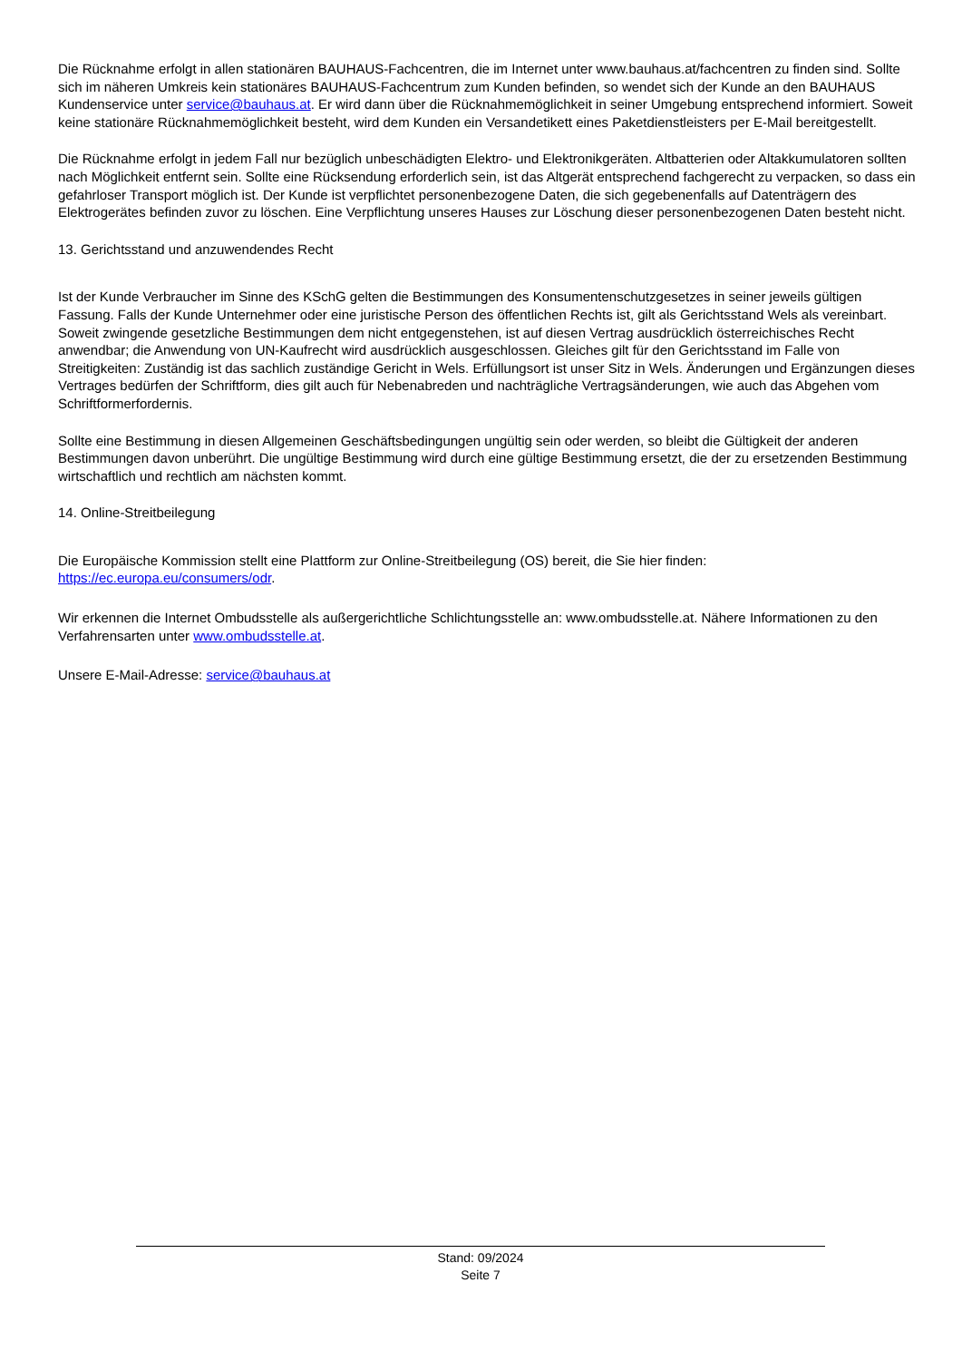Die Rücknahme erfolgt in allen stationären BAUHAUS-Fachcentren, die im Internet unter www.bauhaus.at/fachcentren zu finden sind. Sollte sich im näheren Umkreis kein stationäres BAUHAUS-Fachcentrum zum Kunden befinden, so wendet sich der Kunde an den BAUHAUS Kundenservice unter service@bauhaus.at. Er wird dann über die Rücknahmemöglichkeit in seiner Umgebung entsprechend informiert. Soweit keine stationäre Rücknahmemöglichkeit besteht, wird dem Kunden ein Versandetikett eines Paketdienstleisters per E-Mail bereitgestellt.
Die Rücknahme erfolgt in jedem Fall nur bezüglich unbeschädigten Elektro- und Elektronikgeräten. Altbatterien oder Altakkumulatoren sollten nach Möglichkeit entfernt sein. Sollte eine Rücksendung erforderlich sein, ist das Altgerät entsprechend fachgerecht zu verpacken, so dass ein gefahrloser Transport möglich ist. Der Kunde ist verpflichtet personenbezogene Daten, die sich gegebenenfalls auf Datenträgern des Elektrogerätes befinden zuvor zu löschen. Eine Verpflichtung unseres Hauses zur Löschung dieser personenbezogenen Daten besteht nicht.
13. Gerichtsstand und anzuwendendes Recht
Ist der Kunde Verbraucher im Sinne des KSchG gelten die Bestimmungen des Konsumentenschutzgesetzes in seiner jeweils gültigen Fassung. Falls der Kunde Unternehmer oder eine juristische Person des öffentlichen Rechts ist, gilt als Gerichtsstand Wels als vereinbart. Soweit zwingende gesetzliche Bestimmungen dem nicht entgegenstehen, ist auf diesen Vertrag ausdrücklich österreichisches Recht anwendbar; die Anwendung von UN-Kaufrecht wird ausdrücklich ausgeschlossen. Gleiches gilt für den Gerichtsstand im Falle von Streitigkeiten: Zuständig ist das sachlich zuständige Gericht in Wels. Erfüllungsort ist unser Sitz in Wels. Änderungen und Ergänzungen dieses Vertrages bedürfen der Schriftform, dies gilt auch für Nebenabreden und nachträgliche Vertragsänderungen, wie auch das Abgehen vom Schriftformerfordernis.
Sollte eine Bestimmung in diesen Allgemeinen Geschäftsbedingungen ungültig sein oder werden, so bleibt die Gültigkeit der anderen Bestimmungen davon unberührt. Die ungültige Bestimmung wird durch eine gültige Bestimmung ersetzt, die der zu ersetzenden Bestimmung wirtschaftlich und rechtlich am nächsten kommt.
14. Online-Streitbeilegung
Die Europäische Kommission stellt eine Plattform zur Online-Streitbeilegung (OS) bereit, die Sie hier finden:
https://ec.europa.eu/consumers/odr.
Wir erkennen die Internet Ombudsstelle als außergerichtliche Schlichtungsstelle an: www.ombudsstelle.at. Nähere Informationen zu den Verfahrensarten unter www.ombudsstelle.at.
Unsere E-Mail-Adresse: service@bauhaus.at
Stand: 09/2024
Seite 7